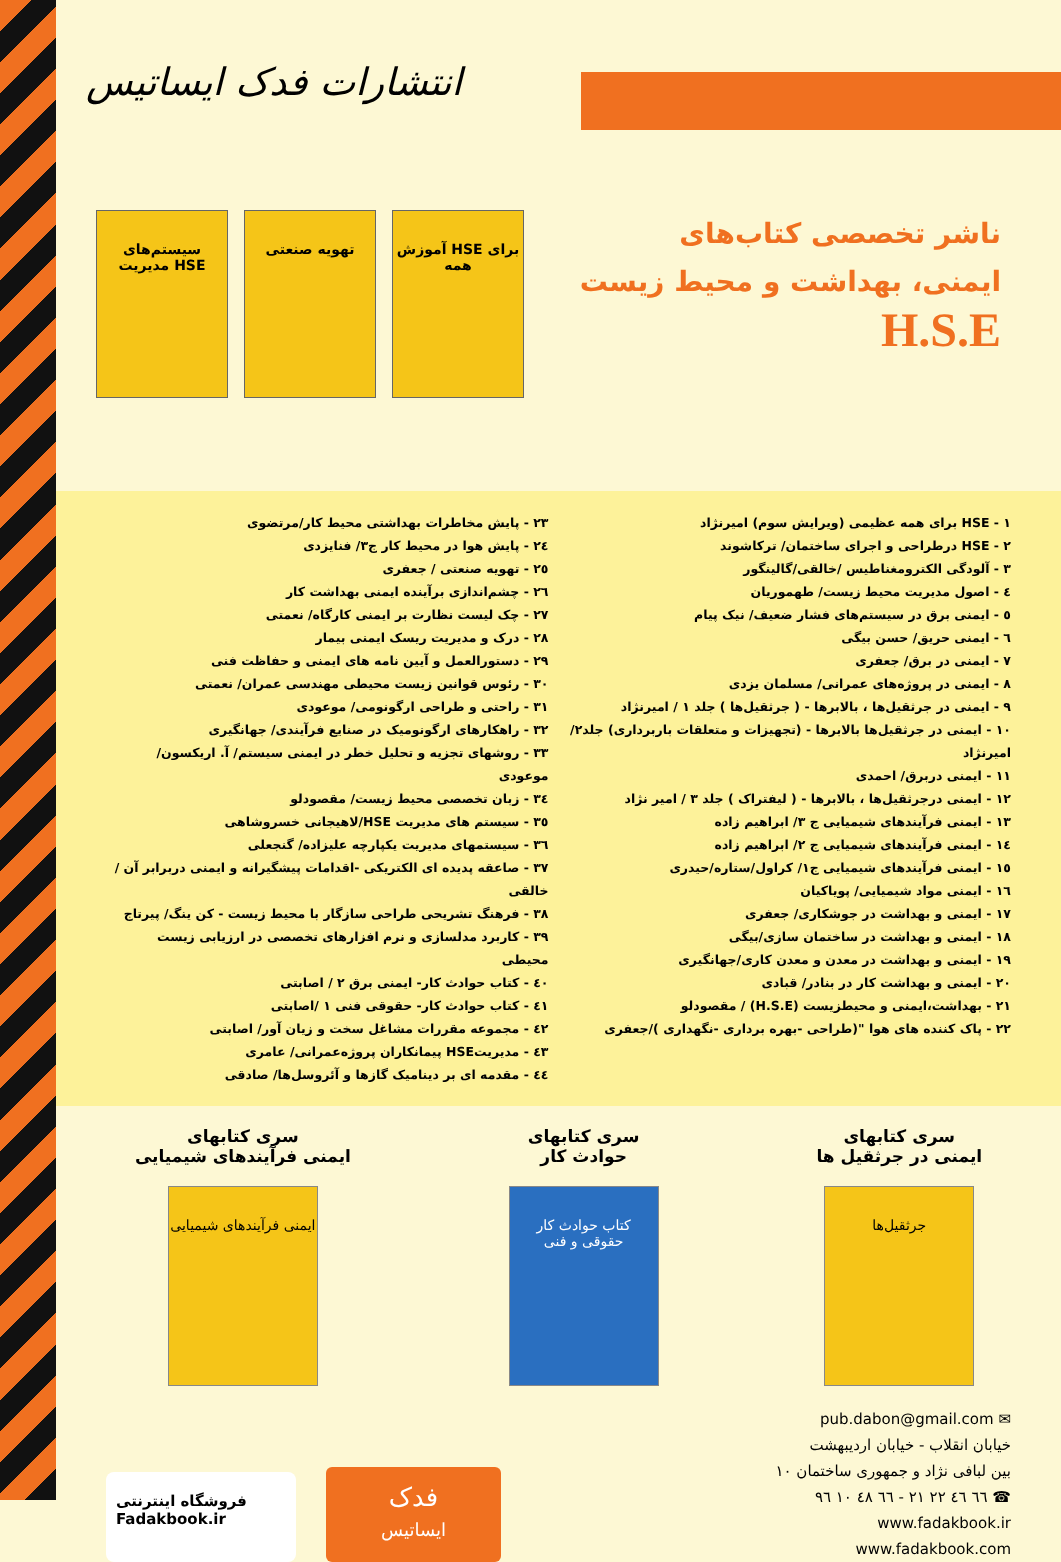انتشارات فدک ایساتیس
ناشر تخصصی کتاب‌های
ایمنی، بهداشت و محیط زیست
H.S.E
سیستم‌های مدیریت HSE
تهویه صنعتی آموزش HSE برای همه
۱ - HSE برای همه عظیمی (ویرایش سوم) امیرنژاد
۲ - HSE درطراحی و اجرای ساختمان/ ترکاشوند
۳ - آلودگی الکترومغناطیس /خالقی/گالینگور
٤ - اصول مدیریت محیط زیست/ طهموریان
٥ - ایمنی برق در سیستم‌های فشار ضعیف/ نیک پیام
٦ - ایمنی حریق/ حسن بیگی
٧ - ایمنی در برق/ جعفری
٨ - ایمنی در پروژه‌های عمرانی/ مسلمان یزدی
٩ - ایمنی در جرثقیل‌ها ، بالابرها - ( جرثقیل‌ها ) جلد ۱ / امیرنژاد
١٠ - ایمنی در جرثقیل‌ها بالابرها - (تجهیزات و متعلقات باربرداری) جلد۲/ امیرنژاد
١١ - ایمنی دربرق/ احمدی
١٢ - ایمنی درجرثقیل‌ها ، بالابرها - ( لیفتراک ) جلد ۳ / امیر نژاد
١٣ - ایمنی فرآیندهای شیمیایی ج ۳/ ابراهیم زاده
١٤ - ایمنی فرآیندهای شیمیایی ج ۲/ ابراهیم زاده
١٥ - ایمنی فرآیندهای شیمیایی ج۱/ کراول/ستاره/حیدری
١٦ - ایمنی مواد شیمیایی/ پویاکیان
١٧ - ایمنی و بهداشت در جوشکاری/ جعفری
١٨ - ایمنی و بهداشت در ساختمان سازی/بیگی
١٩ - ایمنی و بهداشت در معدن و معدن کاری/جهانگیری
٢٠ - ایمنی و بهداشت کار در بنادر/ قبادی
٢١ - بهداشت،ایمنی و محیطزیست (H.S.E) / مقصودلو
٢٢ - پاک کننده های هوا "(طراحی -بهره برداری -نگهداری )/جعفری
٢٣ - پایش مخاطرات بهداشتی محیط کار/مرتضوی
٢٤ - پایش هوا در محیط کار ج۳/ فنایزدی
٢٥ - تهویه صنعتی / جعفری
٢٦ - چشم‌اندازی برآینده ایمنی بهداشت کار
٢٧ - چک لیست نظارت بر ایمنی کارگاه/ نعمتی
٢٨ - درک و مدیریت ریسک ایمنی بیمار
٢٩ - دستورالعمل و آیین نامه های ایمنی و حفاظت فنی
٣٠ - رئوس قوانین زیست محیطی مهندسی عمران/ نعمتی
٣١ - راحتی و طراحی ارگونومی/ موعودی
٣٢ - راهکارهای ارگونومیک در صنایع فرآیندی/ جهانگیری
٣٣ - روشهای تجزیه و تحلیل خطر در ایمنی سیستم/ آ. اریکسون/ موعودی
٣٤ - زبان تخصصی محیط زیست/ مقصودلو
٣٥ - سیستم های مدیریت HSE/لاهیجانی خسروشاهی
٣٦ - سیستمهای مدیریت یکپارچه علیزاده/ گنجعلی
٣٧ - صاعقه پدیده ای الکتریکی -اقدامات پیشگیرانه و ایمنی دربرابر آن /خالقی
٣٨ - فرهنگ تشریحی طراحی سازگار با محیط زیست - کن ینگ/ پیرتاج
٣٩ - کاربرد مدلسازی و نرم افزارهای تخصصی در ارزیابی زیست محیطی
٤٠ - کتاب حوادث کار- ایمنی برق ۲ / اصابتی
٤١ - کتاب حوادث کار- حقوقی فنی ۱ /اصابتی
٤٢ - مجموعه مقررات مشاغل سخت و زیان آور/ اصابتی
٤٣ - مدیریتHSE پیمانکاران پروژه‌عمرانی/ عامری
٤٤ - مقدمه ای بر دینامیک گازها و آئروسل‌ها/ صادقی
سری کتابهای
ایمنی در جرثقیل ها
جرثقیل‌ها
سری کتابهای
حوادث کار
کتاب حوادث کار
حقوقی و فنی
سری کتابهای
ایمنی فرآیندهای شیمیایی
ایمنی فرآیندهای شیمیایی
✉ pub.dabon@gmail.com
خیابان انقلاب - خیابان اردیبهشت
بین لبافی نژاد و جمهوری ساختمان ١٠
☎ ٦٦ ٤٦ ٢٢ ٢١ - ٦٦ ٤٨ ١٠ ٩٦
www.fadakbook.ir
www.fadakbook.com
فروشگاه اینترنتی
Fadakbook.ir
فدک
ایساتیس